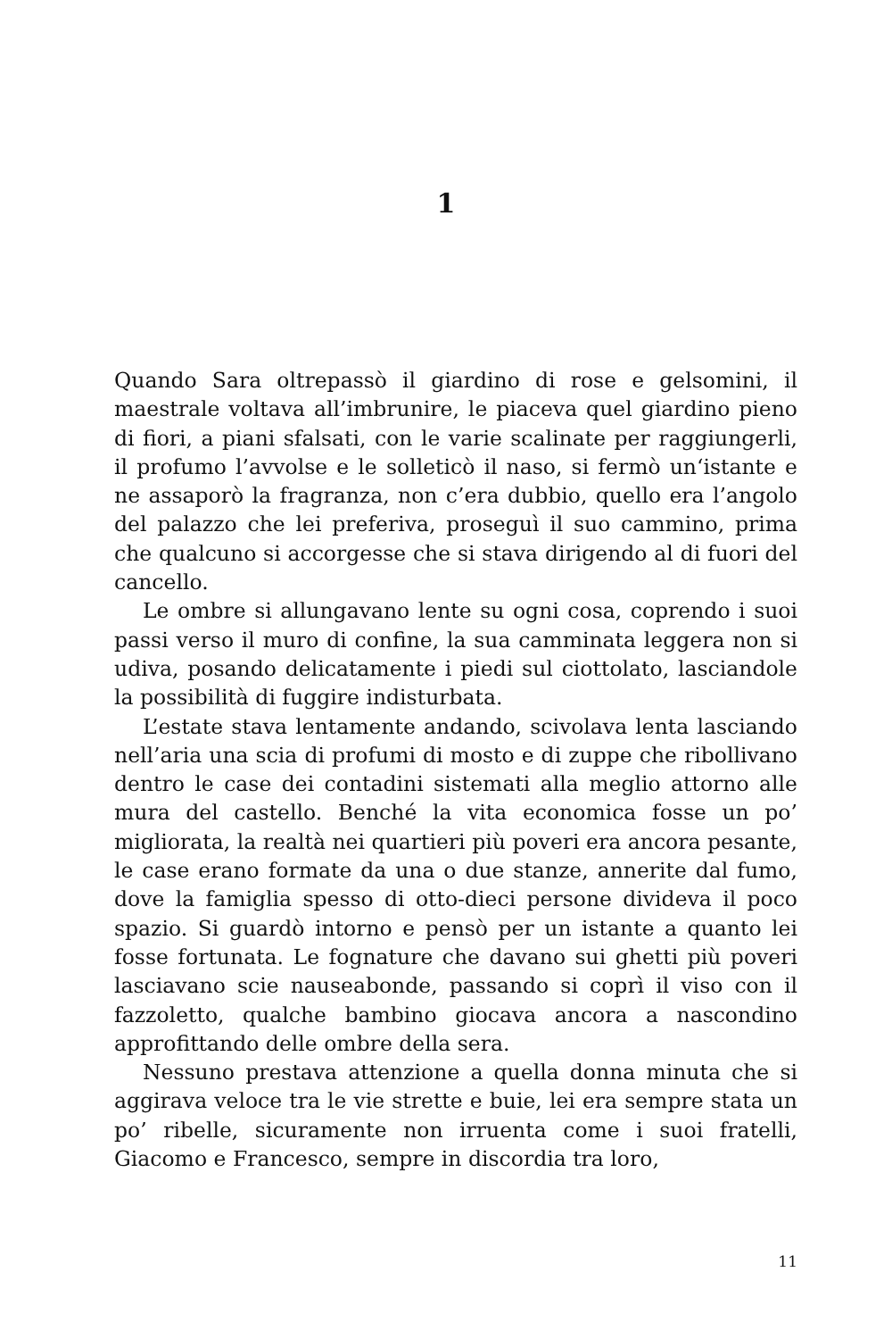1
Quando Sara oltrepassò il giardino di rose e gelsomini, il maestrale voltava all’imbrunire, le piaceva quel giardino pieno di fiori, a piani sfalsati, con le varie scalinate per raggiungerli, il profumo l’avvolse e le solleticò il naso, si fermò un‘istante e ne assaporò la fragranza, non c’era dubbio, quello era l’angolo del palazzo che lei preferiva, proseguì il suo cammino, prima che qualcuno si accorgesse che si stava dirigendo al di fuori del cancello.
Le ombre si allungavano lente su ogni cosa, coprendo i suoi passi verso il muro di confine, la sua camminata leggera non si udiva, posando delicatamente i piedi sul ciottolato, lasciandole la possibilità di fuggire indisturbata.
L’estate stava lentamente andando, scivolava lenta lasciando nell’aria una scia di profumi di mosto e di zuppe che ribollivano dentro le case dei contadini sistemati alla meglio attorno alle mura del castello. Benché la vita economica fosse un po’ migliorata, la realtà nei quartieri più poveri era ancora pesante, le case erano formate da una o due stanze, annerite dal fumo, dove la famiglia spesso di otto-dieci persone divideva il poco spazio. Si guardò intorno e pensò per un istante a quanto lei fosse fortunata. Le fognature che davano sui ghetti più poveri lasciavano scie nauseabonde, passando si coprì il viso con il fazzoletto, qualche bambino giocava ancora a nascondino approfittando delle ombre della sera.
Nessuno prestava attenzione a quella donna minuta che si aggirava veloce tra le vie strette e buie, lei era sempre stata un po’ ribelle, sicuramente non irruenta come i suoi fratelli, Giacomo e Francesco, sempre in discordia tra loro,
11